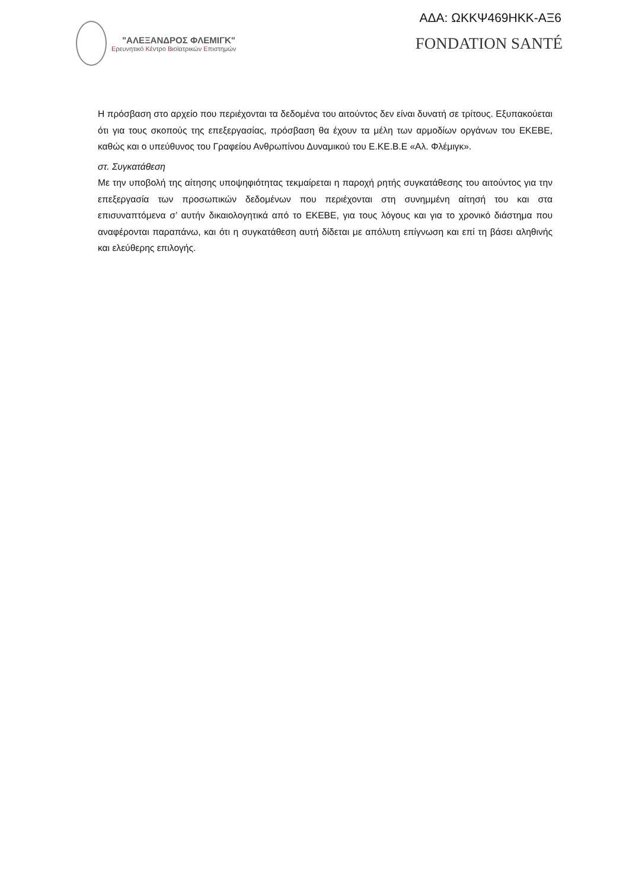ΑΔΑ: ΩΚΚΨ469ΗΚΚ-ΑΞ6
"ΑΛΕΞΑΝΔΡΟΣ ΦΛΕΜΙΓΚ"
Ερευνητικό Κέντρο Βιοϊατρικών Επιστημών
FONDATION SANTÉ
Η πρόσβαση στο αρχείο που περιέχονται τα δεδομένα του αιτούντος δεν είναι δυνατή σε τρίτους. Εξυπακούεται ότι για τους σκοπούς της επεξεργασίας, πρόσβαση θα έχουν τα μέλη των αρμοδίων οργάνων του ΕΚΕΒΕ, καθώς και ο υπεύθυνος του Γραφείου Ανθρωπίνου Δυναμικού του Ε.ΚΕ.Β.Ε «Αλ. Φλέμιγκ».
στ. Συγκατάθεση
Με την υποβολή της αίτησης υποψηφιότητας τεκμαίρεται η παροχή ρητής συγκατάθεσης του αιτούντος για την επεξεργασία των προσωπικών δεδομένων που περιέχονται στη συνημμένη αίτησή του και στα επισυναπτόμενα σ’ αυτήν δικαιολογητικά από το ΕΚΕΒΕ, για τους λόγους και για το χρονικό διάστημα που αναφέρονται παραπάνω, και ότι η συγκατάθεση αυτή δίδεται με απόλυτη επίγνωση και επί τη βάσει αληθινής και ελεύθερης επιλογής.